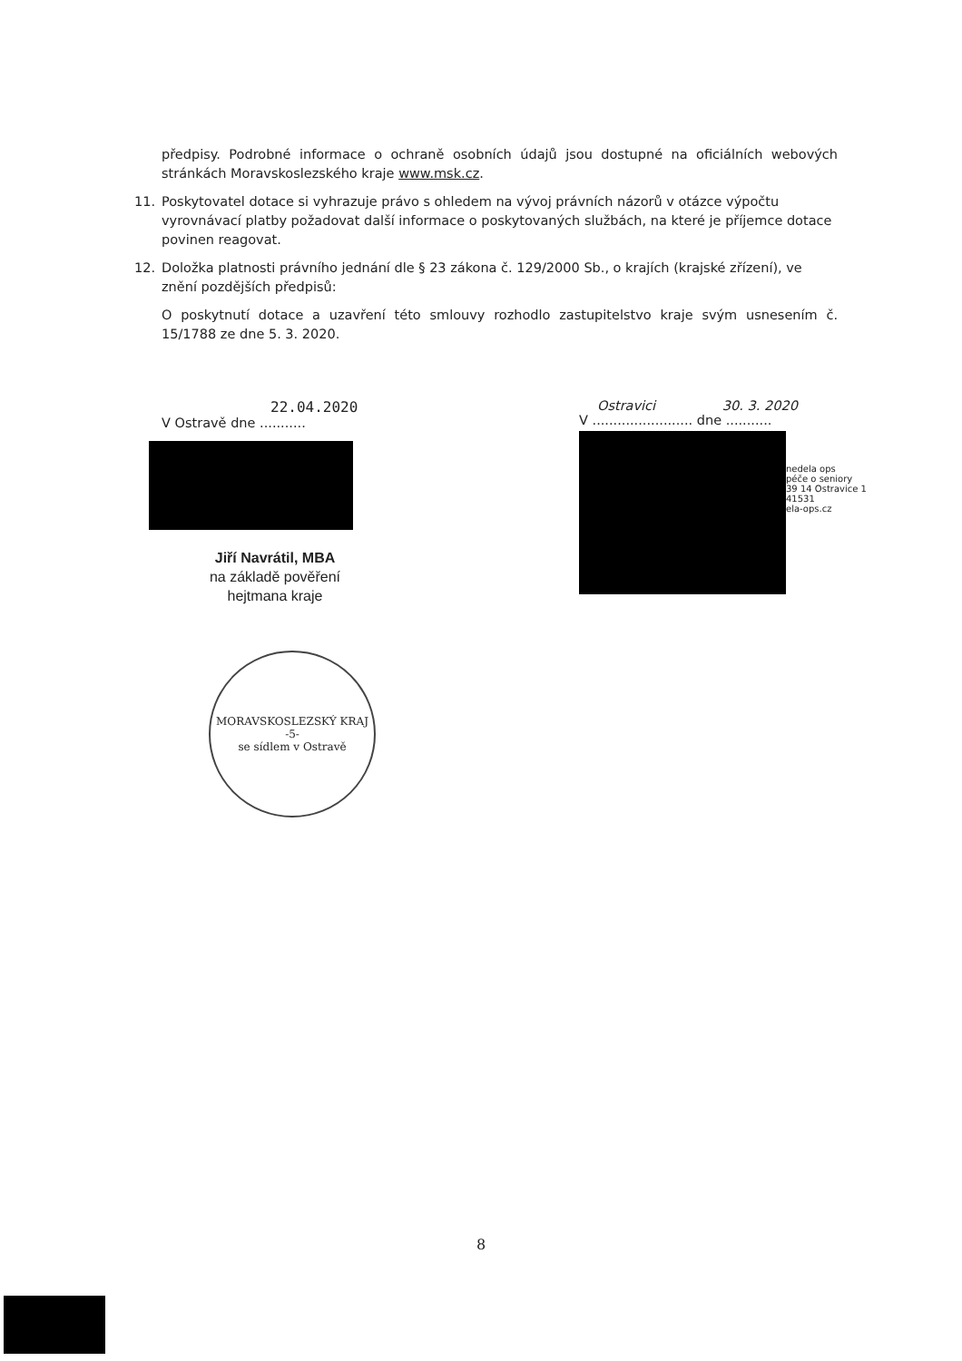předpisy. Podrobné informace o ochraně osobních údajů jsou dostupné na oficiálních webových stránkách Moravskoslezského kraje www.msk.cz.
11. Poskytovatel dotace si vyhrazuje právo s ohledem na vývoj právních názorů v otázce výpočtu vyrovnávací platby požadovat další informace o poskytovaných službách, na které je příjemce dotace povinen reagovat.
12. Doložka platnosti právního jednání dle § 23 zákona č. 129/2000 Sb., o krajích (krajské zřízení), ve znění pozdějších předpisů:
O poskytnutí dotace a uzavření této smlouvy rozhodlo zastupitelstvo kraje svým usnesením č. 15/1788 ze dne 5. 3. 2020.
22.04.2020
V Ostravě dne ...........
Jiří Navrátil, MBA
na základě pověření
hejtmana kraje
MORAVSKOSLEZSKÝ KRAJ
-5-
se sídlem v Ostravě
Ostravici 30. 3. 2020
V ........................ dne ...........
nedela ops
péče o seniory
39 14 Ostravice 1
41531
ela-ops.cz
8